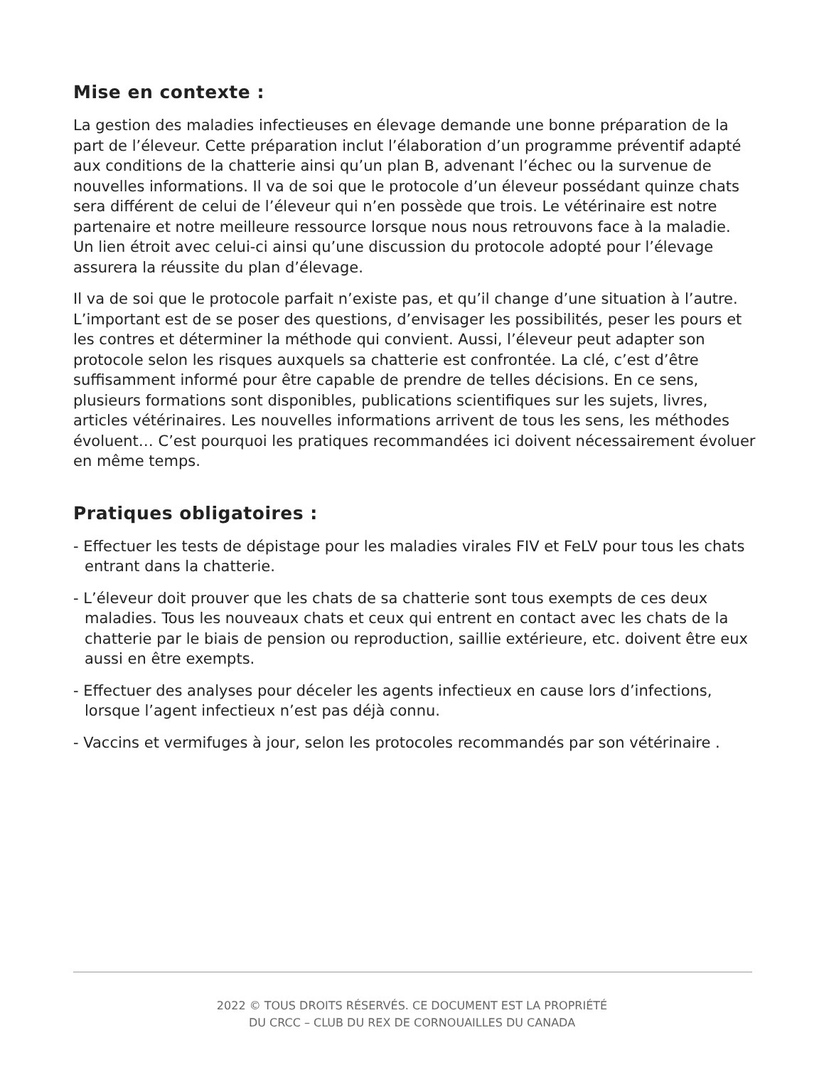Mise en contexte :
La gestion des maladies infectieuses en élevage demande une bonne préparation de la part de l’éleveur. Cette préparation inclut l’élaboration d’un programme préventif adapté aux conditions de la chatterie ainsi qu’un plan B, advenant l’échec ou la survenue de nouvelles informations. Il va de soi que le protocole d’un éleveur possédant quinze chats sera différent de celui de l’éleveur qui n’en possède que trois. Le vétérinaire est notre partenaire et notre meilleure ressource lorsque nous nous retrouvons face à la maladie. Un lien étroit avec celui-ci ainsi qu’une discussion du protocole adopté pour l’élevage assurera la réussite du plan d’élevage.
Il va de soi que le protocole parfait n’existe pas, et qu’il change d’une situation à l’autre. L’important est de se poser des questions, d’envisager les possibilités, peser les pours et les contres et déterminer la méthode qui convient. Aussi, l’éleveur peut adapter son protocole selon les risques auxquels sa chatterie est confrontée. La clé, c’est d’être suffisamment informé pour être capable de prendre de telles décisions. En ce sens, plusieurs formations sont disponibles, publications scientifiques sur les sujets, livres, articles vétérinaires. Les nouvelles informations arrivent de tous les sens, les méthodes évoluent… C’est pourquoi les pratiques recommandées ici doivent nécessairement évoluer en même temps.
Pratiques obligatoires :
- Effectuer les tests de dépistage pour les maladies virales FIV et FeLV pour tous les chats entrant dans la chatterie.
- L’éleveur doit prouver que les chats de sa chatterie sont tous exempts de ces deux maladies. Tous les nouveaux chats et ceux qui entrent en contact avec les chats de la chatterie par le biais de pension ou reproduction, saillie extérieure, etc. doivent être eux aussi en être exempts.
- Effectuer des analyses pour déceler les agents infectieux en cause lors d’infections, lorsque l’agent infectieux n’est pas déjà connu.
- Vaccins et vermifuges à jour, selon les protocoles recommandés par son vétérinaire .
2022 © TOUS DROITS RÉSERVÉS. CE DOCUMENT EST LA PROPRIÉTÉ
DU CRCC – CLUB DU REX DE CORNOUAILLES DU CANADA